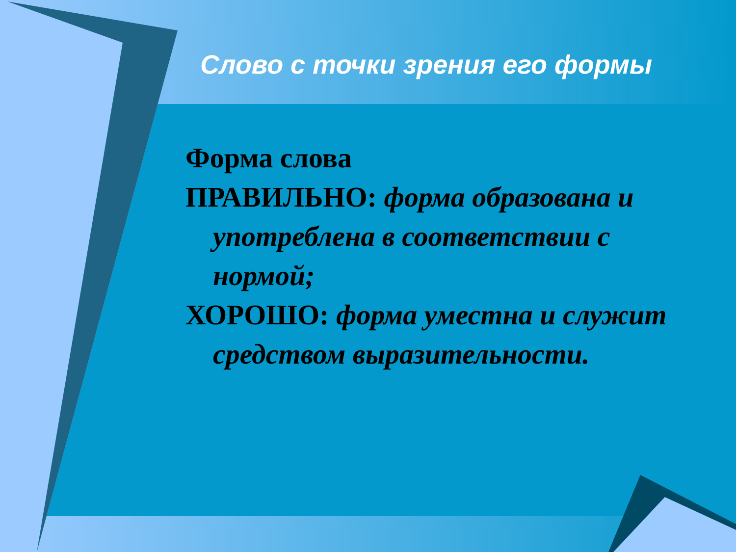Слово с точки зрения его формы
Форма слова
ПРАВИЛЬНО: форма образована и употреблена в соответствии с нормой;
ХОРОШО: форма уместна и служит средством выразительности.